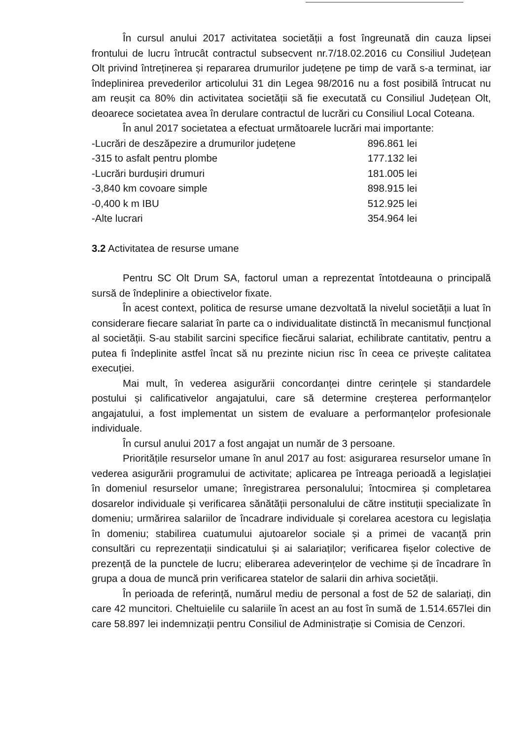În cursul anului 2017 activitatea societății a fost îngreunată din cauza lipsei frontului de lucru întrucât contractul subsecvent nr.7/18.02.2016 cu Consiliul Județean Olt privind întreținerea și repararea drumurilor județene pe timp de vară s-a terminat, iar îndeplinirea prevederilor articolului 31 din Legea 98/2016 nu a fost posibilă întrucat nu am reușit ca 80% din activitatea societății să fie executată cu Consiliul Județean Olt, deoarece societatea avea în derulare contractul de lucrări cu Consiliul Local Coteana.
În anul 2017 societatea a efectuat următoarele lucrări mai importante:
| -Lucrări de deszăpezire a drumurilor județene | 896.861 lei |
| -315 to asfalt pentru plombe | 177.132 lei |
| -Lucrări burdușiri drumuri | 181.005 lei |
| -3,840 km covoare simple | 898.915 lei |
| -0,400 k m IBU | 512.925 lei |
| -Alte lucrari | 354.964 lei |
3.2 Activitatea de resurse umane
Pentru SC Olt Drum SA, factorul uman a reprezentat întotdeauna o principală sursă de îndeplinire a obiectivelor fixate.
În acest context, politica de resurse umane dezvoltată la nivelul societății a luat în considerare fiecare salariat în parte ca o individualitate distinctă în mecanismul funcțional al societății. S-au stabilit sarcini specifice fiecărui salariat, echilibrate cantitativ, pentru a putea fi îndeplinite astfel încat să nu prezinte niciun risc în ceea ce privește calitatea execuției.
Mai mult, în vederea asigurării concordanței dintre cerințele și standardele postului și calificativelor angajatului, care să determine creșterea performanțelor angajatului, a fost implementat un sistem de evaluare a performanțelor profesionale individuale.
În cursul anului 2017 a fost angajat un număr de 3 persoane.
Prioritățile resurselor umane în anul 2017 au fost: asigurarea resurselor umane în vederea asigurării programului de activitate; aplicarea pe întreaga perioadă a legislației în domeniul resurselor umane; înregistrarea personalului; întocmirea și completarea dosarelor individuale și verificarea sănătății personalului de către instituții specializate în domeniu; urmărirea salariilor de încadrare individuale și corelarea acestora cu legislația în domeniu; stabilirea cuatumului ajutoarelor sociale și a primei de vacanță prin consultări cu reprezentații sindicatului și ai salariaților; verificarea fișelor colective de prezență de la punctele de lucru; eliberarea adeverințelor de vechime și de încadrare în grupa a doua de muncă prin verificarea statelor de salarii din arhiva societății.
În perioada de referință, numărul mediu de personal a fost de 52 de salariați, din care 42 muncitori. Cheltuielile cu salariile în acest an au fost în sumă de 1.514.657lei din care 58.897 lei indemnizații pentru Consiliul de Administrație si Comisia de Cenzori.